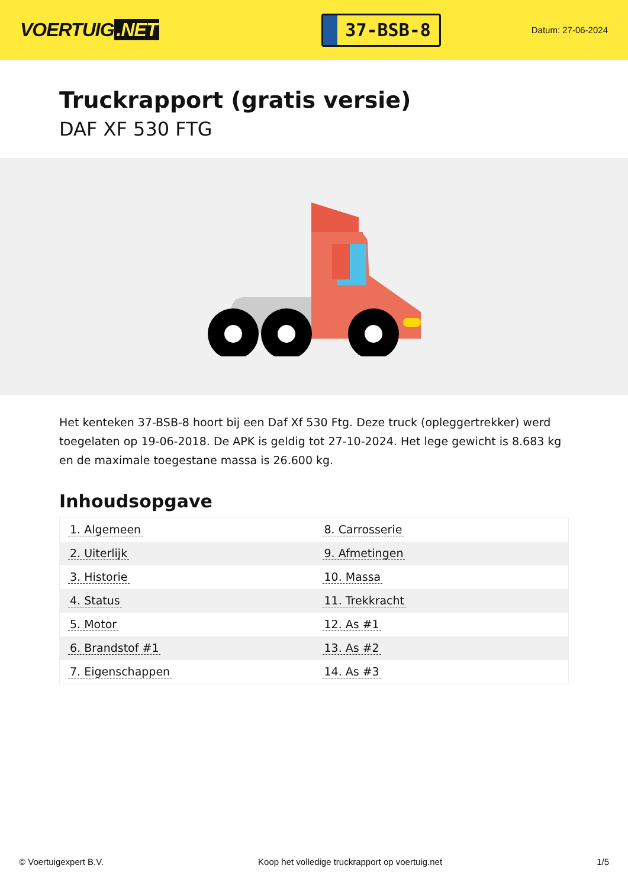VOERTUIG.NET
37-BSB-8
Datum: 27-06-2024
Truckrapport (gratis versie)
DAF XF 530 FTG
Het kenteken 37-BSB-8 hoort bij een Daf Xf 530 Ftg. Deze truck (opleggertrekker) werd toegelaten op 19-06-2018. De APK is geldig tot 27-10-2024. Het lege gewicht is 8.683 kg en de maximale toegestane massa is 26.600 kg.
Inhoudsopgave
| 1. Algemeen | 8. Carrosserie |
| 2. Uiterlijk | 9. Afmetingen |
| 3. Historie | 10. Massa |
| 4. Status | 11. Trekkracht |
| 5. Motor | 12. As #1 |
| 6. Brandstof #1 | 13. As #2 |
| 7. Eigenschappen | 14. As #3 |
© Voertuigexpert B.V. Koop het volledige truckrapport op voertuig.net 1/5